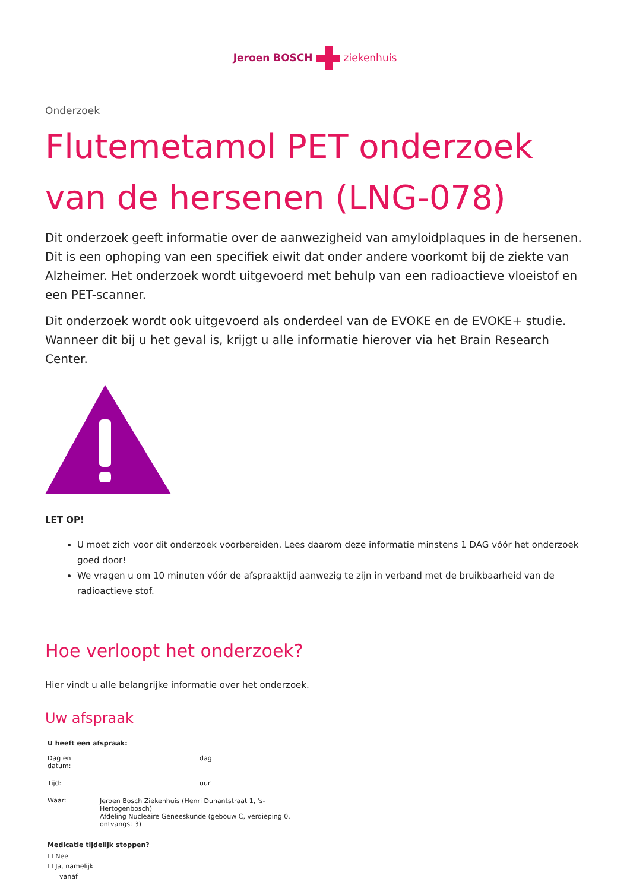Jeroen BOSCHziekenhuis
Onderzoek
Flutemetamol PET onderzoek van de hersenen (LNG-078)
Dit onderzoek geeft informatie over de aanwezigheid van amyloidplaques in de hersenen. Dit is een ophoping van een specifiek eiwit dat onder andere voorkomt bij de ziekte van Alzheimer. Het onderzoek wordt uitgevoerd met behulp van een radioactieve vloeistof en een PET-scanner.
Dit onderzoek wordt ook uitgevoerd als onderdeel van de EVOKE en de EVOKE+ studie. Wanneer dit bij u het geval is, krijgt u alle informatie hierover via het Brain Research Center.
LET OP!
U moet zich voor dit onderzoek voorbereiden. Lees daarom deze informatie minstens 1 DAG vóór het onderzoek goed door!
We vragen u om 10 minuten vóór de afspraaktijd aanwezig te zijn in verband met de bruikbaarheid van de radioactieve stof.
Hoe verloopt het onderzoek?
Hier vindt u alle belangrijke informatie over het onderzoek.
Uw afspraak
| U heeft een afspraak: | | | |
| --- | --- | --- | --- |
| Dag en datum: | | dag | |
| Tijd: | | uur | |
| Waar: | Jeroen Bosch Ziekenhuis (Henri Dunantstraat 1, 's-Hertogenbosch) Afdeling Nucleaire Geneeskunde (gebouw C, verdieping 0, ontvangst 3) | | |
| Medicatie tijdelijk stoppen? | | | |
| ☐ Nee | | | |
| ☐ Ja, namelijk | | | |
| vanaf | | | |